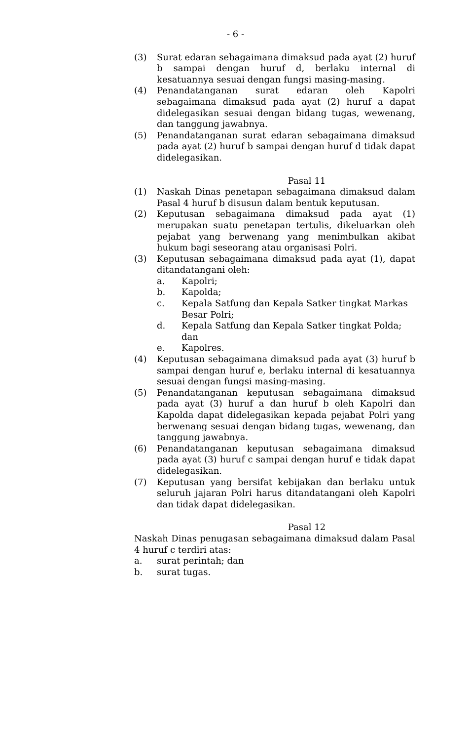- 6 -
(3) Surat edaran sebagaimana dimaksud pada ayat (2) huruf b sampai dengan huruf d, berlaku internal di kesatuannya sesuai dengan fungsi masing-masing.
(4) Penandatanganan surat edaran oleh Kapolri sebagaimana dimaksud pada ayat (2) huruf a dapat didelegasikan sesuai dengan bidang tugas, wewenang, dan tanggung jawabnya.
(5) Penandatanganan surat edaran sebagaimana dimaksud pada ayat (2) huruf b sampai dengan huruf d tidak dapat didelegasikan.
Pasal 11
(1) Naskah Dinas penetapan sebagaimana dimaksud dalam Pasal 4 huruf b disusun dalam bentuk keputusan.
(2) Keputusan sebagaimana dimaksud pada ayat (1) merupakan suatu penetapan tertulis, dikeluarkan oleh pejabat yang berwenang yang menimbulkan akibat hukum bagi seseorang atau organisasi Polri.
(3) Keputusan sebagaimana dimaksud pada ayat (1), dapat ditandatangani oleh:
a. Kapolri;
b. Kapolda;
c. Kepala Satfung dan Kepala Satker tingkat Markas Besar Polri;
d. Kepala Satfung dan Kepala Satker tingkat Polda; dan
e. Kapolres.
(4) Keputusan sebagaimana dimaksud pada ayat (3) huruf b sampai dengan huruf e, berlaku internal di kesatuannya sesuai dengan fungsi masing-masing.
(5) Penandatanganan keputusan sebagaimana dimaksud pada ayat (3) huruf a dan huruf b oleh Kapolri dan Kapolda dapat didelegasikan kepada pejabat Polri yang berwenang sesuai dengan bidang tugas, wewenang, dan tanggung jawabnya.
(6) Penandatanganan keputusan sebagaimana dimaksud pada ayat (3) huruf c sampai dengan huruf e tidak dapat didelegasikan.
(7) Keputusan yang bersifat kebijakan dan berlaku untuk seluruh jajaran Polri harus ditandatangani oleh Kapolri dan tidak dapat didelegasikan.
Pasal 12
Naskah Dinas penugasan sebagaimana dimaksud dalam Pasal 4 huruf c terdiri atas:
a. surat perintah; dan
b. surat tugas.